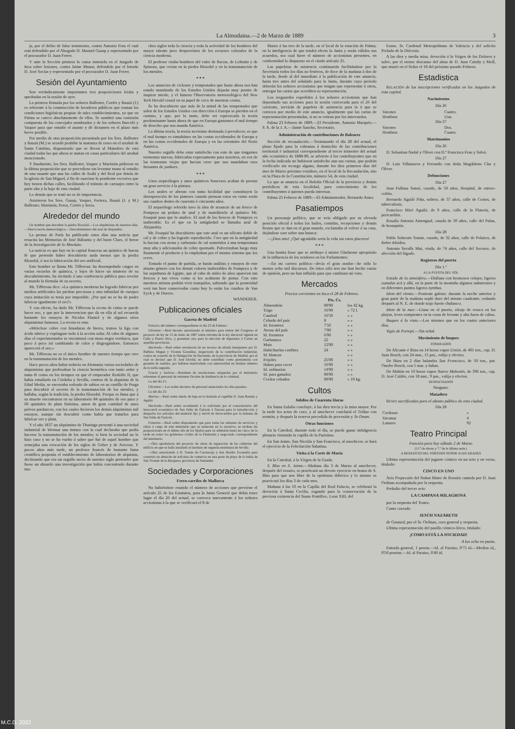La Almudaina.—2 de Marzo de 1889 3
ja, por el delito de falso testimonio, contra Antonio Frau el cual está defendido por el Abogado D. Manuel Guasp y representado por el procurador D. Juan Ferrer.
Y ante la Sección primera la causa instruida en el Juzgado de Inca sobre lesiones, contra Jaime Munar, defendido por el letrado D. José Socías y representado por el procurador D. Juan Ferrer.
Sesión del Ayuntamiento
Son verdaderamente importantes tres proposiciones leidas y aprobadas en la sesión de ayer.
La primera firmada por los señores Ballester, Cortés y Bauzá (J.) es referente á la construcción de lavaderos públicos que reunan las condiciones higiénicas propias de tales establecimientos, ya que en Palma se carece absolutamente de ellos. Se nombró una comisión compuesta de los concejales nombrados y de los señores Barceló y Vaquer para que estudie el asunto y dé dictamen en el plazo más breve posible.
Por medio de otra proposición presentada por los Sres. Ballester y Bauzá (M.) se acordó prohibir la matanza de reses en el arrabal de Santa Catalina, disponiendo que se lleven al Matadero de esta ciudad todas las que ahora se matan en casas particulares del arrabal mencionado.
Y finalmente, los Sres. Ballester, Vaquer y Marimón pidieron en la última proposición que se procediese sin levantar mano al estudio de una rasante que una las calles de Arabí y del Real por detrás de la iglesia de San Miguel, á fin de suavizar la pendiente excesiva que hoy tienen dichas calles, facilitando el tránsito de carruajes entre la parte alta y la baja de esta ciudad.
Lo demás que se trató no es de importancia.
Asistieron los Sres. Guasp, Vaquer, Forteza, Bauzá (J. y M.) Ballester, Marimón, Perez, Cortés y Serra.
Alrededor del mundo
Un hombre que descubre la piedra filosofal.—Los alquimistas de nuestros días.—Nueva teoría meteorológica.—Descubrimiento del azul de Alejandría.
La prensa de París ha publicado estos días una noticia que resucita las Memorias de José Bálsamo y del buen Claes, el heroe de la Investigación de lo Absoluto.
La noticia es que hay en la capital francesa un químico de buena fé que pretende haber descubierto nada menos que la piedra filosofal, ó sea la fabricación del oro artificial.
Este hombre se llama Mr. Tiffereau: ha desempeñado cargos en varias escuelas de química, y lejos de hacer un misterio de su descubrimiento, ha invitado á una conferencia pública para revelar al mundo la fórmula de su secreto.
Mr. Tiffereau dice: «La química moderna ha logrado fabricar por medios artificiales las piedras preciosas y otra infinidad de cuerpos cuya imitación se tenía por imposible. ¿Por qué no se ha de poder fabricar igualmente el oro?»
Y con efecto, ha dado Mr. Tiffereau la receta de cómo se puede hacer oro, y que por la intervencion que da en ella al sol recuerda bastante los ensayos de Nicolas Flamol y de algunos otros alquimistas famosos. La receta es esta:
«Mézclese cobre con limaduras de hierro, tratese la liga con ácido nítrico y expóngase todo á la acción solar. Al cabo de algunos días el experimentador se encontrará con masa negra verduzca, que poco á poco irá cambiando de color y disgregándose. Entonces aparecerá el oro.»
Mr. Tiffereau no es el único hombre de nuestro tiempo que cree en la transmutación de los metales.
Hace pocos años había todavía en Alemania varias sociedades de alquimistas que profesaban la ciencia hermética con tanto ardor y tanta fé como en los tiempos en que el emperador Rodolfo II, que había estudiado en Córdoba y Sevilla, centros de la alquimia de la Edad Media, se encerraba rodeado de sabios en su castillo de Praga para descubrir el secreto de la transmutación de los metales, y hallaba, según la tradición, la piedra filosofal. Porque es fama que á su muerte encontraron en su laboratorio 84 quintales de oro puro y 60 quintales de plata finísima, amen de gran cantidad de unos polvos parduzcos, con los cuales hicieron los demás alquimistas mil ensayos, aunque sin descubrir como había que tratarlos para fabricar oro y plata.
Y el año 1837 un alquimista de Thuringa presentó á una sociedad industrial de Weimar una tintura con la cual declaraba que podía hacerse la transmutación de los metales; si bien la sociedad no le hizo caso y no se ha vuelto á saber qué fué de aquel hombre que semejaba una evocación de los siglos de Geber y de Aviceux. Y pocos años más tarde, un profesor francés de bastante fama científica proponía el establecimiento de laboratorios de alquimia, declarando que era un orgullo necio de nuestro siglo pretender que fuese un absurdo una investigación que había concentrado durante mu-
chos siglos toda la ciencia y toda la actividad de los hombres del mayor talento pero desprovistos de los recursos colosales de la ciencia moderna.
El profesor citaba hombres del valor de Bacon, de Leibnitz y de Spinoza, que creían en la piedra filosofal y en la transmutación de los metales.
* * *
Los anuncios de ciclones y tempestades que hasta ahora nos han estado mandando de los Estados Unidos dejarán muy pronto de inspirar miedo, y el famoso Observatorio meteorológico del New York Herald cesará en su papel de coco de nuestras costas.
Se ha descubierto que más de la mitad de las tempestades que salen de los Estados Unidos con dirección á Europa se pierden en el camino, y que, por lo tanto, debe ser equivocada la teoría predominante hasta ahora de que en Europa gastamos el mal tiempo de desecho que nos manda América.
La última teoría, la teoría novísima destinada á prevalecer, es que el mal tiempo es simultáneo en las costas occidentales de Europa y en las costas occidentales de Europa y en las orientales del Norte América.
Nuestro orgullo debe estar satisfecho con esto de que tengamos tormentas nuevas, fabricadas expresamente para nosotros, en vez de las tormentas viejas que hacian creer que nos mandaban esos farsantes de yankees.
* * *
Unos arqueólogos y unos químicos franceses acaban de prestar un gran servicio á la pintura.
Los azules se alteran con tanta facilidad que constituyen la desesperación de los pintores cuando piensan estos en como serán sus cuadros dentro de cuarenta ó cincuenta años.
El arqueólogo referido tuvo la idea de arrancar de un fresco de Pompeya un pedazo de azul y de mandárselo al químico Mr. Fouquié para que lo analice. El azul de los frescos de Pompeya es inalterable. Es el que en la antigüedad se llamaba azul de Alejandría.
Mr. Fouquié ha descubierto que este azul es un silicato doble de cal y de cobre y ha logrado reproducirlo. Cree que en la antigüedad lo hacian con arena y carbonato de cal sometidos á una temperatura muy alta y adicionados de cobre quemado. Pulverizaban luego muy finamente el producto y lo empleaban por el mismo sistema que los ocres.
Tomado el punto de partida, se harán análisis y ensayos de este mismo género con los demás colores inalterables de Pompeya y de las sepulturas de Egipto, que al cabo de miles de años aparecen tan frescos y tan vivos como si los acabaran de pintar. Con esto nuestros artistas podrán vivir tranquilos, sabiendo que la posteridad verá tan bien conservadas como hoy lo están los cuadros de Van Eyck y de Durero.
WANDERER.
Publicaciones oficiales
Gaceta de Madrid
Extracto del número correspondiente al día 23 de Febrero:
Ultramar.—Real decreto autorizando al ministro para retirar del Congreso el proyecto de ley de 15 de Junio de 1887 sobre reforma de la ley electoral vigente en Cuba y Puerto Rico, y presentar otro para la elección de diputados á Cortes en aquellas provincias.
Hacienda.—Real orden resolutoria de un recurso de alzada interpuesto por D. Balbino Magan y Vicente González, inspectores de la contribución industrial, contra un acuerdo de la Delegación de Hacienda, de la provincia de Madrid, por el cual se declaró que D. José Dordal, no debe contribuir como prestamista con garantía de sueldos, por hallarse matriculado con anterioridad en distinto número de la tarifa segunda.
Gracia y Justicia.—Resúmen de resoluciones adoptadas por el ministerio referentes al personal de tenientes fiscales de Audiencia de lo criminal.
La del dia 21:
Ultramar.—Los reales decretos de personal anunciados los dias pasados.
La del día 25:
Marina.—Real orden dando de baja en la Armada al capellán D. Juan Bonnin y Aguiló.
Hacienda.—Real orden accediendo á lo solicitado por el concesionario del ferrocarril económico de San Feliu de Guixols á Gerona para la introducción y despacho los artículos del material fijo y móvil de ferrocarriles por la Aduana de San Feliu de Guixols.
Fomento.—Real orden disponiendo que para todas las subastas de servicios y obras á cargo de este ministerio que se anuncien en lo sucesivo, se reciban las proposiciones en el último día de los fijados para su admisión hasta las cinco de la tarde en todos los gobiernos civiles de la Península y negociado correspondiente del ministerio.
—Otra aprobatoria del proyecto de obras de reparación de las cubiertas del edificio en que se halla instalado el instituto de segunda enseñanza de Sevilla.
—Otra autorizando á D. Tomás de Carranceja y don Basilio Escandón para construir un almacén de artículos de comercio en una parte de playa de la bahía de San Vicente de la Barquera, provincia de Santander.
Sociedades y Corporaciones
Ferro-carriles de Mallorca
No habiéndose reunido el número de acciones que previene el artículo 25 de los Estatutos, para la Junta General que debía tener lugar el día 26 del actual, se convoca nuevamente á los señores accionistas á la que se verificará el 8 de
Marzo á las tres de la tarde, en el local de la estación de Palma; en la inteligencia de que tendrá efecto la Junta y serán válidos sus acuerdos, sea cual fuere el número de accionistas presentes, en conformidad lo dispuesto en el citado artículo 25.
Las papeletas de asistencia continuarán facilitándose por la Secretaría todos los días no festivos, de doce de la mañana á dos de la tarde, desde al del inmediato á la publicación de este anuncio, hasta tres antes del señalado para la Junta, durante cuyo período deberán los señores accionistas que tengan que representar á otros, entregar las cartas que acrediten su representación.
Los resguardos expedidos á los señores accionistas que han depositado sus acciones para la sesión convocada para el 26 del corriente, servirán de papeleta de asistencia para la á que se convoca por medio de este anuncio, igualmente que las cartas de representación presentadas, si no se retiran por los interesados.
Palma 23 Febrero de 1889.—El Presidente, Antonio Marqués.—P. A. de la J. A.—Jaime Sancho, Secretario.
Administración de contribuciones de Baleares
Sección de recaudación.—Terminando el día 28 del actual, el plazo fijado para la cobranza á domicilio de las contribuciones territorial é industrial correspondiente al tercer trimestre del actual año económico de 1888-89, se advierte á los contribuyentes que en la fecha indicada no hubiesen satisfecho aun sus cuotas, que podrán verificarlo sin recargo alguno, durante los diez primeros días del mes de Marzo próximo venidero, en el local de la Recaudación, sito en la Plaza de la Constitución, número 54, de esta ciudad.
Lo que se anuncia en el Boletín Oficial de la provincia y demás periódicos de esta localidad, para conocimiento de los contribuyentes á quienes pueda interesar.
Palma 25 Febrero de 1889.—El Administrador, Bernardo Amer.
Pasatiempos
Un personaje político, que se veía obligado por su elevada posición oficial á todos los bailes, comidas, recepciones y demás fiestas que se dan en el gran mundo, exclamaba al volver á su casa, dejándose caer sobre una butaca:
—¡Dios mío! ¿Qué agradable sería la vida sin estos placeres!
* * *
Una bonita frase que se atribuye á mister Gladstone apropósito de la influencia de los oradores en los Parlamentos:
—En mi carrera política—decía el gran orador—he oído lo menos ocho mil discursos. De éstos sólo tres me han hecho variar de opinión, pero no han influído para que cambiara mi voto.
Mercados
Precios corrientes en Inca el 28 de Febrero.
| | Pts. Cs. | |
| --- | --- | --- |
| Almendrón | 00'00 | los 42 kg. |
| Trigo | 16'00 | » 72 l. |
| Candeal | 16'50 | » » |
| Cebada del país | 8 | » » |
| Id. forastera | 7'50 | » » |
| Avena del país | 7'00 | » » |
| Id. forastera | 6'00 | » » |
| Garbanzos | 22 | » » |
| Maiz | 12'00 | » » |
| Habichuelas confites | 24 | » » |
| Id. blancas | | » » |
| Frijoles | 25'00 | » » |
| Habas para cocer | 16'00 | » » |
| Id. ordinarias | 14'00 | » » |
| Id. para ganados | 00'00 | » » |
| Cerdos cebados | 00'00 | » 10 kg. |
Cultos
Jubileo de Cuarenta Horas
En Santa Eulalia concluye; á las diez tercia y la misa mayor. Por la tarde los actos de coro, y al anochecer concluirá el Tríduo con sermón, y después la reserva precedida de procesión y Te-Deum.
Otras funciones
En la Catedral, durante todo el día, se puede ganar indulgencia plenaria visitando la capilla de la Purísima.
En San Jaime, San Nicolás y San Francisco, al anochecer, se hará el ejercicio de la Felicitación Sabatina.
Visita á la Corte de María
En la Catedral, á la Vírgen de la Grada.
S. Blas en S. Jaime.—Mañana día 3 de Marzo al anochecer, después del rosario, se practicará un devoto ejercicio en honra de S. Blas para que nos libre de la epidemia diftérica y lo mismo se practicará los días 3 de cada mes.
Mañana á las 10 en la Capilla del Real Palacio, se celebrará la devoción á Santa Cecilia, rogando para la conservación de la preciosa existencia del Sumo Pontífice, Leon XIII, del
Exmo. Sr. Cardenal Metropolitano de Valencia y del solícito Prelado de la Diócesis.
A las diez y media misa, devoción á la Virgen de los Dolores y salve, por el eterno descanso del alma de D. Juan Catañy y Moll, que murió en el Señor el 18 del próximo pasado Febrero.
Estadistica
RELACIÓN de las inscripciones verificadas en los Juzgados de esta capital.
Nacimientos
Día 26
| Varones | Cuatro. |
| Hembras | Una. |
Día 27
| Varones | Dos. |
| Hembras | Cuatro. |
Matrimonios
Día 26
D. Sebastian Nadal y Oliver con D.ª Francisca Frau y Salvá.
Día 27
D. Luis Villanueva y Ferrando con doña Magdalena Clar y Oliver.
Defunciones
Día 27
Juan Fullana Sansó, casado, de 50 años, Hospital, de entero-colitis.
Bernardo Aguiló Piña, soltero, de 37 años, calle de Cestos, de tuberculosis.
Francisco Miró Aguiló, de 9 años, calle de la Platería, de pericarditis.
Rosalía Antonia Amengual, casada de 30 años, calle del Palau, de bronquitis.
Día 28
Pablo Soberats Tomás, casado, de 32 años, calle de Pelaires, de fiebre tifoidea.
Antonia Savalls Mut, viuda, de 74 años, calle del Socorro, de afección del hígado.
Registros del puerto
Día 1.º
A LA PUESTA DEL SOL
Estado de la atmósfera.—Diáfana con hermosos celajes; ligeros cumulus acá y allá, en la parte de la montaña algunos nubarrones y en diferentes puntos ligeros nymbus.
Idem del viento.—Poniente galeno: durante la noche anterior y gran parte de la mañana sopló duro del mismo cuadrante, rodando después al N. E. de donde trajo fuerte chubasco.
Idem de la mar.—Llana en el puerto, oleaje de resaca en las playas, leves rompientes en la costa de levante y alta fuera de cabos.
Buques á la vista.—Los mismos que en los cuatro anteriores días.
Vigía de Portopí.—Sin señal.
Movimiento de buques
FONDEADOS
De Alicante é Ibiza en 14 horas vapor Unión, de 401 ton., cap. D. Juan Bosch, con 24 mar., 15 pas., valija y efectos.
De Ibiza en 2 días balandra San Francisco, de 50 ton., pat. Onofre Bosch, con 5 mar. y habas.
De Mahón en 10 horas vapor Nuevo Mahonés, de 396 ton., cap. D. José Caldés, con 18 mar., 9 pas., valija y efectos.
DESPACHADOS
Ninguno.
Matadero
RESES sacrificadas para el abasto público de esta ciudad.
Día 28
| Cerdosas | » |
| Vacunas | 4 |
| Lanares | 92 |
Teatro Principal
Función para hoy sábado 2 de Marzo
(117 de abono y 7.ª de la última serie.)
A BENEFICIO DEL PORTERO SEÑOR JUAN ARADES
Ultima representación del juguete cómico en un acto y en verso, titulado:
CINCO EN UNO
Aria Propecatis del Stabat Mater de Rossini cantada por D. Juan Ordinas acompañada por la orquesta.
Preludio del tercer acto
LA CAMPANA MILAGROSA
por la orquesta del Teatro.
Canto coreado
JESÚH NAZARETH
de Gounod, por el Sr. Ordinas, coro general y orquesta.
Ultima representación del pasillo cómico-lírico, titulado:
¡COMO ESTÁ LA SOCIEDAD!
A las ocho en punto.
Entrada general, 1 peseta.—Id. al Paraiso, 0'75 id.—Medias id., 0'50 pesetas.—Id. al Paraiso, 0'40 id.
M.C.D. 2022